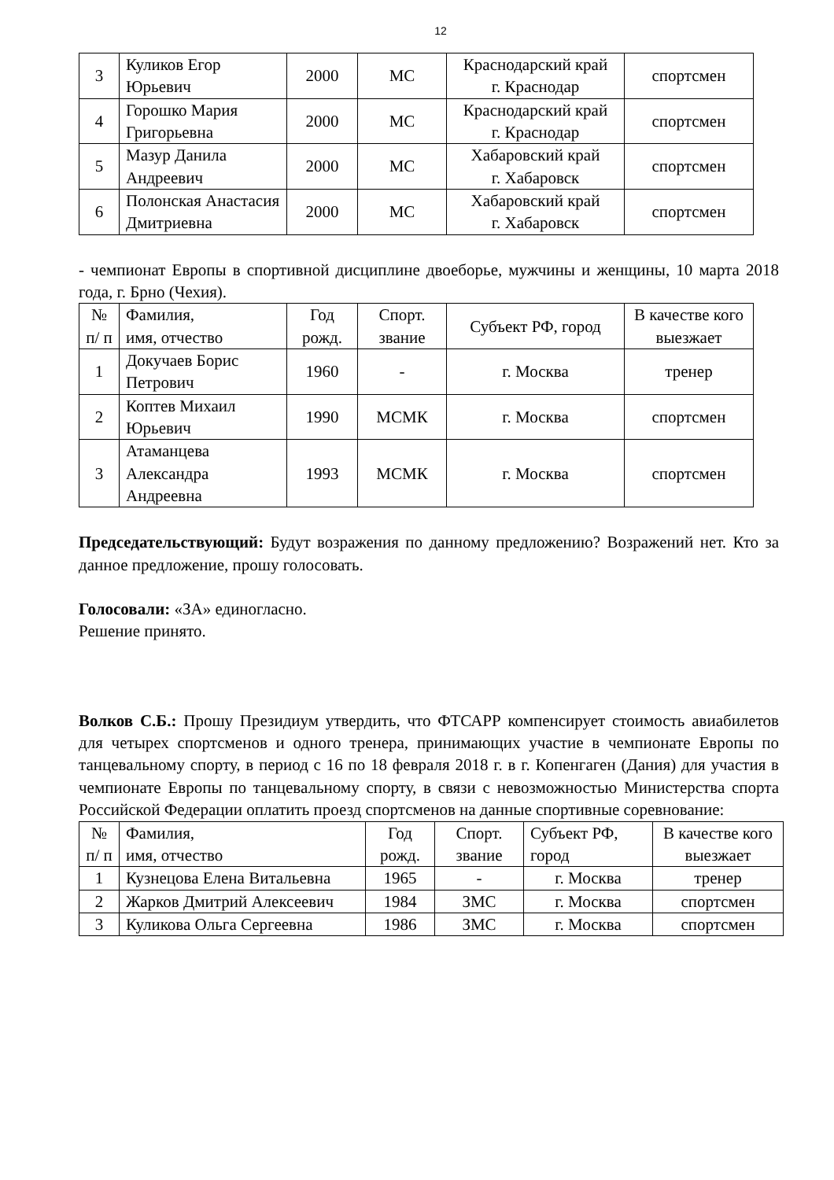12
| 3 | Куликов Егор Юрьевич | 2000 | МС | Краснодарский край г. Краснодар | спортсмен |
| 4 | Горошко Мария Григорьевна | 2000 | МС | Краснодарский край г. Краснодар | спортсмен |
| 5 | Мазур Данила Андреевич | 2000 | МС | Хабаровский край г. Хабаровск | спортсмен |
| 6 | Полонская Анастасия Дмитриевна | 2000 | МС | Хабаровский край г. Хабаровск | спортсмен |
- чемпионат Европы в спортивной дисциплине двоеборье, мужчины и женщины, 10 марта 2018 года, г. Брно (Чехия).
| № п/ п | Фамилия, имя, отчество | Год рожд. | Спорт. звание | Субъект РФ, город | В качестве кого выезжает |
| --- | --- | --- | --- | --- | --- |
| 1 | Докучаев Борис Петрович | 1960 | - | г. Москва | тренер |
| 2 | Коптев Михаил Юрьевич | 1990 | МСМК | г. Москва | спортсмен |
| 3 | Атаманцева Александра Андреевна | 1993 | МСМК | г. Москва | спортсмен |
Председательствующий: Будут возражения по данному предложению? Возражений нет. Кто за данное предложение, прошу голосовать.
Голосовали: «ЗА» единогласно.
Решение принято.
Волков С.Б.: Прошу Президиум утвердить, что ФТСАРР компенсирует стоимость авиабилетов для четырех спортсменов и одного тренера, принимающих участие в чемпионате Европы по танцевальному спорту, в период с 16 по 18 февраля 2018 г. в г. Копенгаген (Дания) для участия в чемпионате Европы по танцевальному спорту, в связи с невозможностью Министерства спорта Российской Федерации оплатить проезд спортсменов на данные спортивные соревнование:
| № п/ п | Фамилия, имя, отчество | Год рожд. | Спорт. звание | Субъект РФ, город | В качестве кого выезжает |
| --- | --- | --- | --- | --- | --- |
| 1 | Кузнецова Елена Витальевна | 1965 | - | г. Москва | тренер |
| 2 | Жарков Дмитрий Алексеевич | 1984 | ЗМС | г. Москва | спортсмен |
| 3 | Куликова Ольга Сергеевна | 1986 | ЗМС | г. Москва | спортсмен |